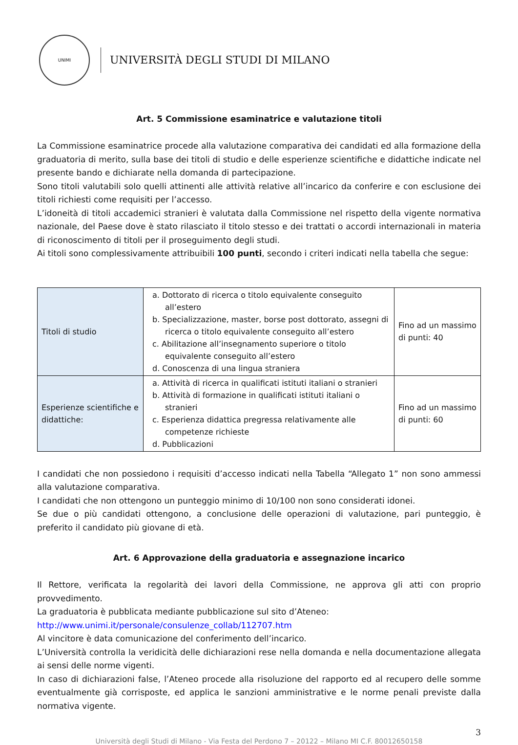UNIMI
UNIVERSITÀ DEGLI STUDI DI MILANO
Art. 5 Commissione esaminatrice e valutazione titoli
La Commissione esaminatrice procede alla valutazione comparativa dei candidati ed alla formazione della graduatoria di merito, sulla base dei titoli di studio e delle esperienze scientifiche e didattiche indicate nel presente bando e dichiarate nella domanda di partecipazione.
Sono titoli valutabili solo quelli attinenti alle attività relative all’incarico da conferire e con esclusione dei titoli richiesti come requisiti per l’accesso.
L’idoneità di titoli accademici stranieri è valutata dalla Commissione nel rispetto della vigente normativa nazionale, del Paese dove è stato rilasciato il titolo stesso e dei trattati o accordi internazionali in materia di riconoscimento di titoli per il proseguimento degli studi.
Ai titoli sono complessivamente attribuibili 100 punti, secondo i criteri indicati nella tabella che segue:
| Titoli di studio | a. Dottorato di ricerca o titolo equivalente conseguito all’estero b. Specializzazione, master, borse post dottorato, assegni di ricerca o titolo equivalente conseguito all’estero c. Abilitazione all’insegnamento superiore o titolo equivalente conseguito all’estero d. Conoscenza di una lingua straniera | Fino ad un massimo di punti: 40 |
| Esperienze scientifiche e didattiche: | a. Attività di ricerca in qualificati istituti italiani o stranieri b. Attività di formazione in qualificati istituti italiani o stranieri c. Esperienza didattica pregressa relativamente alle competenze richieste d. Pubblicazioni | Fino ad un massimo di punti: 60 |
I candidati che non possiedono i requisiti d’accesso indicati nella Tabella “Allegato 1” non sono ammessi alla valutazione comparativa.
I candidati che non ottengono un punteggio minimo di 10/100 non sono considerati idonei.
Se due o più candidati ottengono, a conclusione delle operazioni di valutazione, pari punteggio, è preferito il candidato più giovane di età.
Art. 6 Approvazione della graduatoria e assegnazione incarico
Il Rettore, verificata la regolarità dei lavori della Commissione, ne approva gli atti con proprio provvedimento.
La graduatoria è pubblicata mediante pubblicazione sul sito d’Ateneo:
http://www.unimi.it/personale/consulenze_collab/112707.htm
Al vincitore è data comunicazione del conferimento dell’incarico.
L’Università controlla la veridicità delle dichiarazioni rese nella domanda e nella documentazione allegata ai sensi delle norme vigenti.
In caso di dichiarazioni false, l’Ateneo procede alla risoluzione del rapporto ed al recupero delle somme eventualmente già corrisposte, ed applica le sanzioni amministrative e le norme penali previste dalla normativa vigente.
3
Università degli Studi di Milano - Via Festa del Perdono 7 – 20122 – Milano MI C.F. 80012650158